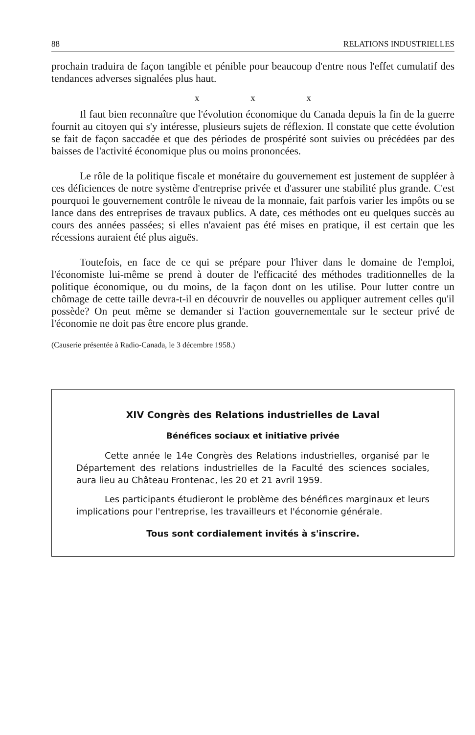88 RELATIONS INDUSTRIELLES
prochain traduira de façon tangible et pénible pour beaucoup d'entre nous l'effet cumulatif des tendances adverses signalées plus haut.
x x x
Il faut bien reconnaître que l'évolution économique du Canada depuis la fin de la guerre fournit au citoyen qui s'y intéresse, plusieurs sujets de réflexion. Il constate que cette évolution se fait de façon saccadée et que des périodes de prospérité sont suivies ou précédées par des baisses de l'activité économique plus ou moins prononcées.
Le rôle de la politique fiscale et monétaire du gouvernement est justement de suppléer à ces déficiences de notre système d'entreprise privée et d'assurer une stabilité plus grande. C'est pourquoi le gouvernement contrôle le niveau de la monnaie, fait parfois varier les impôts ou se lance dans des entreprises de travaux publics. A date, ces méthodes ont eu quelques succès au cours des années passées; si elles n'avaient pas été mises en pratique, il est certain que les récessions auraient été plus aiguës.
Toutefois, en face de ce qui se prépare pour l'hiver dans le domaine de l'emploi, l'économiste lui-même se prend à douter de l'efficacité des méthodes traditionnelles de la politique économique, ou du moins, de la façon dont on les utilise. Pour lutter contre un chômage de cette taille devra-t-il en découvrir de nouvelles ou appliquer autrement celles qu'il possède? On peut même se demander si l'action gouvernementale sur le secteur privé de l'économie ne doit pas être encore plus grande.
(Causerie présentée à Radio-Canada, le 3 décembre 1958.)
XIV Congrès des Relations industrielles de Laval
Bénéfices sociaux et initiative privée
Cette année le 14e Congrès des Relations industrielles, organisé par le Département des relations industrielles de la Faculté des sciences sociales, aura lieu au Château Frontenac, les 20 et 21 avril 1959.
Les participants étudieront le problème des bénéfices marginaux et leurs implications pour l'entreprise, les travailleurs et l'économie générale.
Tous sont cordialement invités à s'inscrire.